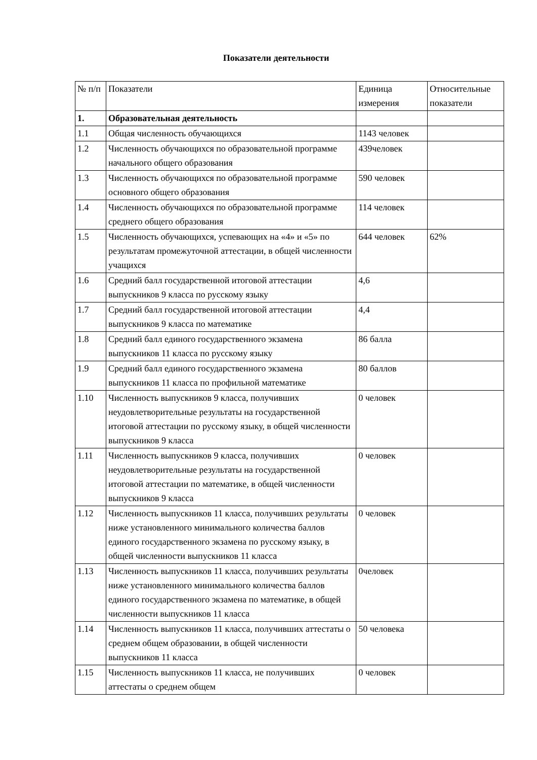Показатели деятельности
| № п/п | Показатели | Единица измерения | Относительные показатели |
| 1. | Образовательная деятельность | | |
| 1.1 | Общая численность обучающихся | 1143 человек | |
| 1.2 | Численность обучающихся по образовательной программе начального общего образования | 439человек | |
| 1.3 | Численность обучающихся по образовательной программе основного общего образования | 590 человек | |
| 1.4 | Численность обучающихся по образовательной программе среднего общего образования | 114 человек | |
| 1.5 | Численность обучающихся, успевающих на «4» и «5» по результатам промежуточной аттестации, в общей численности учащихся | 644 человек | 62% |
| 1.6 | Средний балл государственной итоговой аттестации выпускников 9 класса по русскому языку | 4,6 | |
| 1.7 | Средний балл государственной итоговой аттестации выпускников 9 класса по математике | 4,4 | |
| 1.8 | Средний балл единого государственного экзамена выпускников 11 класса по русскому языку | 86 балла | |
| 1.9 | Средний балл единого государственного экзамена выпускников 11 класса по профильной математике | 80 баллов | |
| 1.10 | Численность выпускников 9 класса, получивших неудовлетворительные результаты на государственной итоговой аттестации по русскому языку, в общей численности выпускников 9 класса | 0 человек | |
| 1.11 | Численность выпускников 9 класса, получивших неудовлетворительные результаты на государственной итоговой аттестации по математике, в общей численности выпускников 9 класса | 0 человек | |
| 1.12 | Численность выпускников 11 класса, получивших результаты ниже установленного минимального количества баллов единого государственного экзамена по русскому языку, в общей численности выпускников 11 класса | 0 человек | |
| 1.13 | Численность выпускников 11 класса, получивших результаты ниже установленного минимального количества баллов единого государственного экзамена по математике, в общей численности выпускников 11 класса | 0человек | |
| 1.14 | Численность выпускников 11 класса, получивших аттестаты о среднем общем образовании, в общей численности выпускников 11 класса | 50 человека | |
| 1.15 | Численность выпускников 11 класса, не получивших аттестаты о среднем общем | 0 человек | |